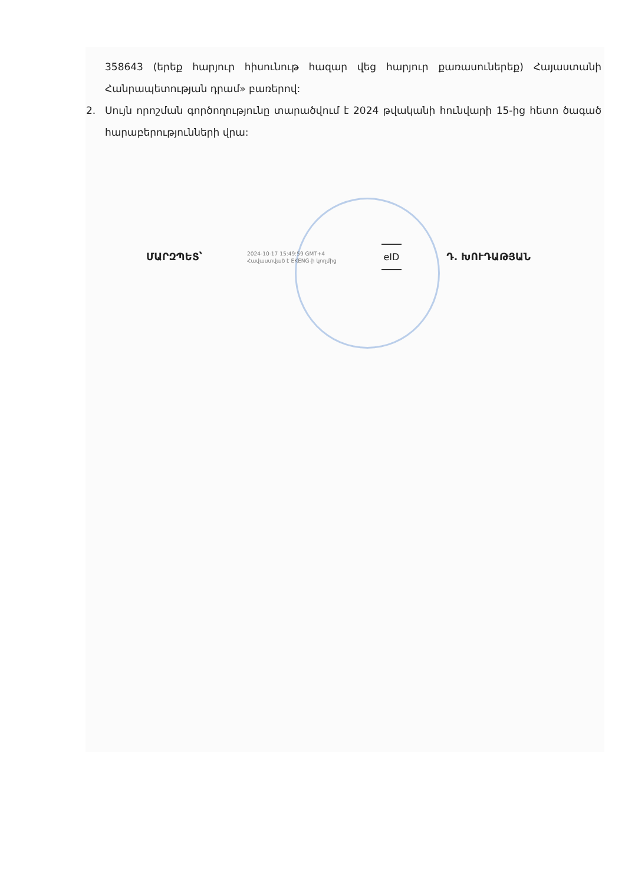358643 (երեք հարյուր հիսունութ հազար վեց հարյուր քառասուներեք) Հայաստանի Հանրապետության դրամ» բառերով:
2. Սույն որոշման գործողությունը տարածվում է 2024 թվականի հունվարի 15-ից հետո ծագած հարաբերությունների վրա:
ՄԱՐԶՊԵՏ՝ 2024-10-17 15:49:59 GMT+4
Հավաստված է EKENG-ի կողմից eID Դ. ԽՈՒԴԱԹՅԱՆ